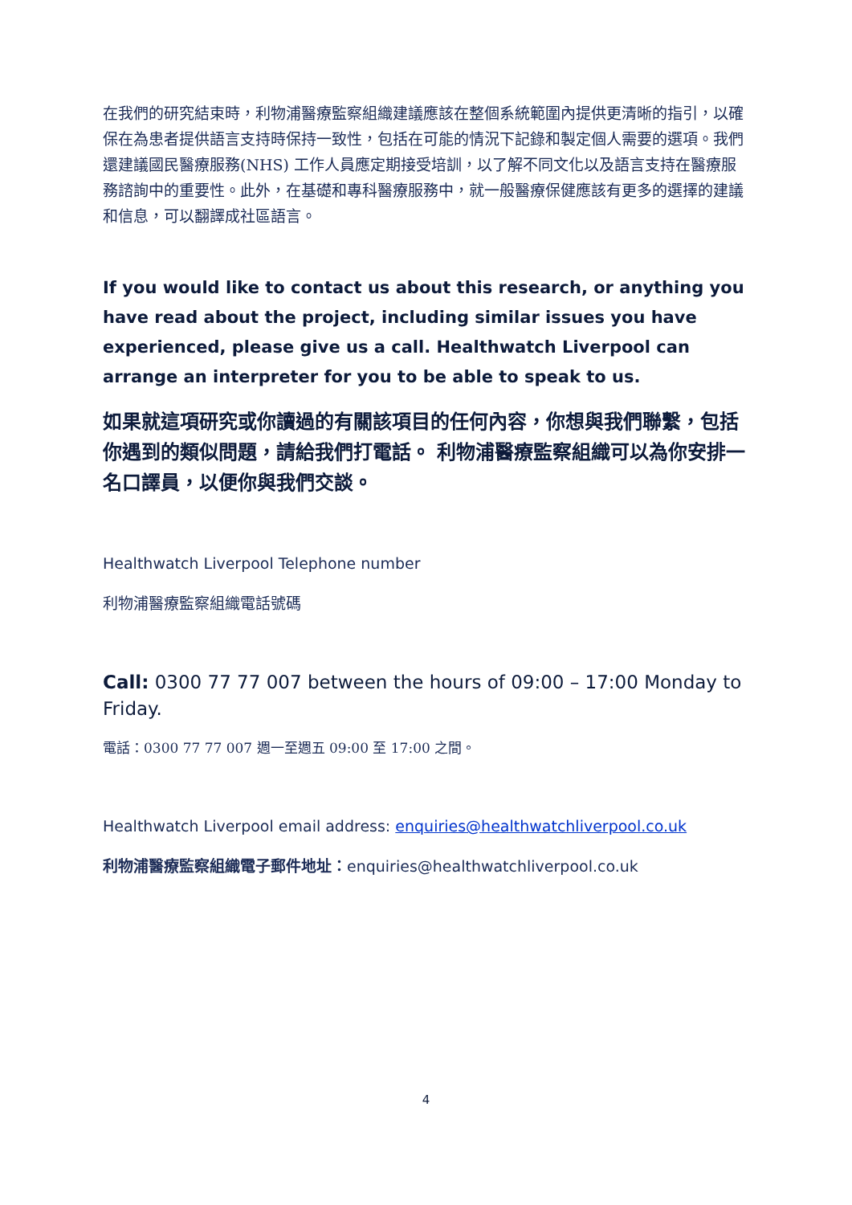在我們的研究結束時，利物浦醫療監察組織建議應該在整個系統範圍內提供更清晰的指引，以確保在為患者提供語言支持時保持一致性，包括在可能的情況下記錄和製定個人需要的選項。我們還建議國民醫療服務(NHS) 工作人員應定期接受培訓，以了解不同文化以及語言支持在醫療服務諮詢中的重要性。此外，在基礎和專科醫療服務中，就一般醫療保健應該有更多的選擇的建議和信息，可以翻譯成社區語言。
If you would like to contact us about this research, or anything you have read about the project, including similar issues you have experienced, please give us a call. Healthwatch Liverpool can arrange an interpreter for you to be able to speak to us.
如果就這項研究或你讀過的有關該項目的任何內容，你想與我們聯繫，包括你遇到的類似問題，請給我們打電話。 利物浦醫療監察組織可以為你安排一名口譯員，以便你與我們交談。
Healthwatch Liverpool Telephone number
利物浦醫療監察組織電話號碼
Call: 0300 77 77 007 between the hours of 09:00 – 17:00 Monday to Friday.
電話：0300 77 77 007 週一至週五 09:00 至 17:00 之間。
Healthwatch Liverpool email address: enquiries@healthwatchliverpool.co.uk
利物浦醫療監察組織電子郵件地址：enquiries@healthwatchliverpool.co.uk
4